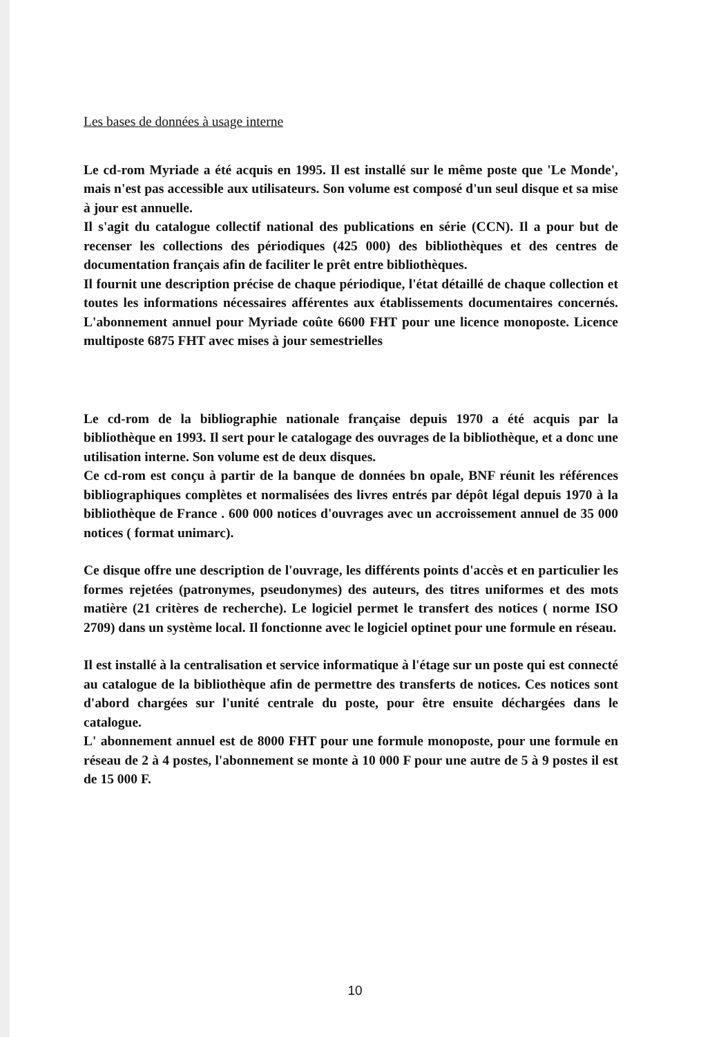Les bases de données à usage interne
Le cd-rom Myriade a été acquis en 1995. Il est installé sur le même poste que 'Le Monde', mais n'est pas accessible aux utilisateurs. Son volume est composé d'un seul disque et sa mise à jour est annuelle.
Il s'agit du catalogue collectif national des publications en série (CCN). Il a pour but de recenser les collections des périodiques (425 000) des bibliothèques et des centres de documentation français afin de faciliter le prêt entre bibliothèques.
Il fournit une description précise de chaque périodique, l'état détaillé de chaque collection et toutes les informations nécessaires afférentes aux établissements documentaires concernés. L'abonnement annuel pour Myriade coûte 6600 FHT pour une licence monoposte. Licence multiposte 6875 FHT avec mises à jour semestrielles
Le cd-rom de la bibliographie nationale française depuis 1970 a été acquis par la bibliothèque en 1993. Il sert pour le catalogage des ouvrages de la bibliothèque, et a donc une utilisation interne. Son volume est de deux disques.
Ce cd-rom est conçu à partir de la banque de données bn opale, BNF réunit les références bibliographiques complètes et normalisées des livres entrés par dépôt légal depuis 1970 à la bibliothèque de France . 600 000 notices d'ouvrages avec un accroissement annuel de 35 000 notices ( format unimarc).
Ce disque offre une description de l'ouvrage, les différents points d'accès et en particulier les formes rejetées (patronymes, pseudonymes) des auteurs, des titres uniformes et des mots matière (21 critères de recherche). Le logiciel permet le transfert des notices ( norme ISO 2709) dans un système local. Il fonctionne avec le logiciel optinet pour une formule en réseau.
Il est installé à la centralisation et service informatique à l'étage sur un poste qui est connecté au catalogue de la bibliothèque afin de permettre des transferts de notices. Ces notices sont d'abord chargées sur l'unité centrale du poste, pour être ensuite déchargées dans le catalogue.
L' abonnement annuel est de 8000 FHT pour une formule monoposte, pour une formule en réseau de 2 à 4 postes, l'abonnement se monte à 10 000 F pour une autre de 5 à 9 postes il est de 15 000 F.
10